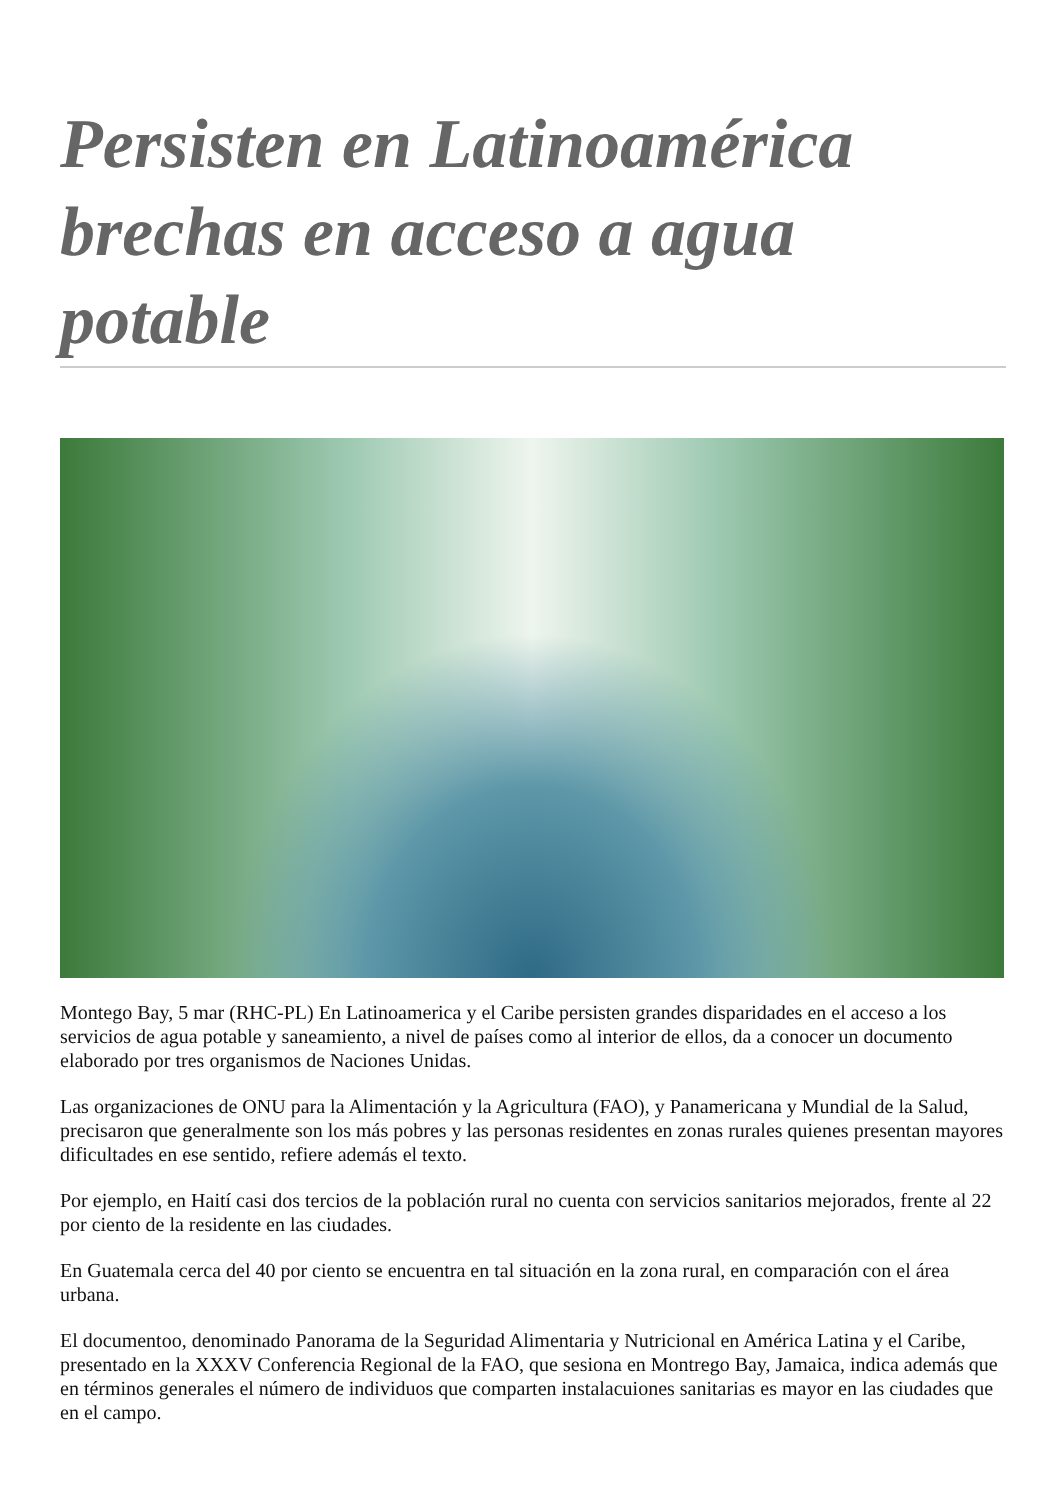Persisten en Latinoamérica brechas en acceso a agua potable
Montego Bay, 5 mar (RHC-PL) En Latinoamerica y el Caribe persisten grandes disparidades en el acceso a los servicios de agua potable y saneamiento, a nivel de países como al interior de ellos, da a conocer un documento elaborado por tres organismos de Naciones Unidas.
Las organizaciones de ONU para la Alimentación y la Agricultura (FAO), y Panamericana y Mundial de la Salud, precisaron que generalmente son los más pobres y las personas residentes en zonas rurales quienes presentan mayores dificultades en ese sentido, refiere además el texto.
Por ejemplo, en Haití casi dos tercios de la población rural no cuenta con servicios sanitarios mejorados, frente al 22 por ciento de la residente en las ciudades.
En Guatemala cerca del 40 por ciento se encuentra en tal situación en la zona rural, en comparación con el área urbana.
El documentoo, denominado Panorama de la Seguridad Alimentaria y Nutricional en América Latina y el Caribe, presentado en la XXXV Conferencia Regional de la FAO, que sesiona en Montrego Bay, Jamaica, indica además que en términos generales el número de individuos que comparten instalacuiones sanitarias es mayor en las ciudades que en el campo.